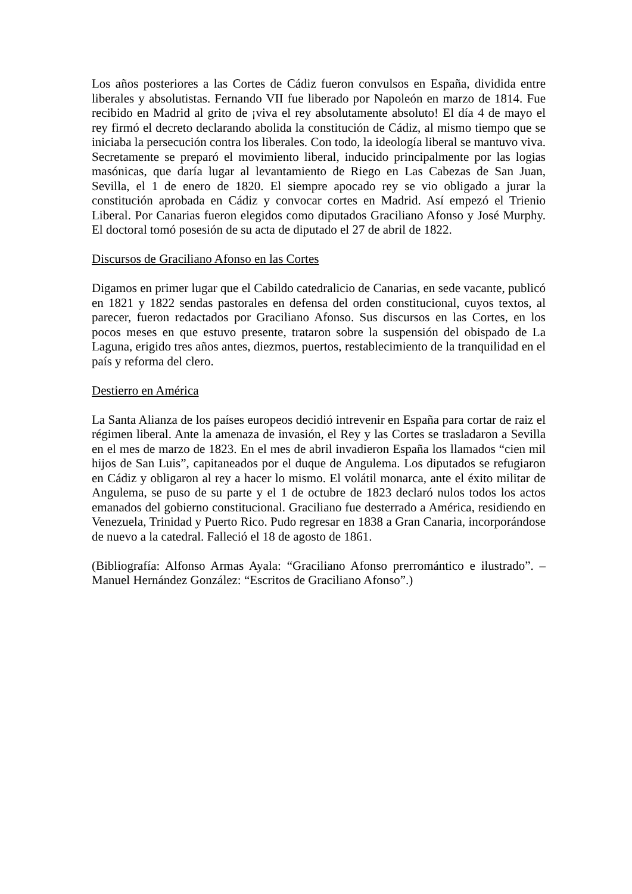Los años posteriores a las Cortes de Cádiz fueron convulsos en España, dividida entre liberales y absolutistas. Fernando VII fue liberado por Napoleón en marzo de 1814. Fue recibido en Madrid al grito de ¡viva el rey absolutamente absoluto! El día 4 de mayo el rey firmó el decreto declarando abolida la constitución de Cádiz, al mismo tiempo que se iniciaba la persecución contra los liberales. Con todo, la ideología liberal se mantuvo viva. Secretamente se preparó el movimiento liberal, inducido principalmente por las logias masónicas, que daría lugar al levantamiento de Riego en Las Cabezas de San Juan, Sevilla, el 1 de enero de 1820. El siempre apocado rey se vio obligado a jurar la constitución aprobada en Cádiz y convocar cortes en Madrid. Así empezó el Trienio Liberal. Por Canarias fueron elegidos como diputados Graciliano Afonso y José Murphy. El doctoral tomó posesión de su acta de diputado el 27 de abril de 1822.
Discursos de Graciliano Afonso en las Cortes
Digamos en primer lugar que el Cabildo catedralicio de Canarias, en sede vacante, publicó en 1821 y 1822 sendas pastorales en defensa del orden constitucional, cuyos textos, al parecer, fueron redactados por Graciliano Afonso. Sus discursos en las Cortes, en los pocos meses en que estuvo presente, trataron sobre la suspensión del obispado de La Laguna, erigido tres años antes, diezmos, puertos, restablecimiento de la tranquilidad en el país y reforma del clero.
Destierro en América
La Santa Alianza de los países europeos decidió intrevenir en España para cortar de raiz el régimen liberal. Ante la amenaza de invasión, el Rey y las Cortes se trasladaron a Sevilla en el mes de marzo de 1823. En el mes de abril invadieron España los llamados “cien mil hijos de San Luis”, capitaneados por el duque de Angulema. Los diputados se refugiaron en Cádiz y obligaron al rey a hacer lo mismo. El volátil monarca, ante el éxito militar de Angulema, se puso de su parte y el 1 de octubre de 1823 declaró nulos todos los actos emanados del gobierno constitucional. Graciliano fue desterrado a América, residiendo en Venezuela, Trinidad y Puerto Rico. Pudo regresar en 1838 a Gran Canaria, incorporándose de nuevo a la catedral. Falleció el 18 de agosto de 1861.
(Bibliografía: Alfonso Armas Ayala: “Graciliano Afonso prerromántico e ilustrado”. – Manuel Hernández González: “Escritos de Graciliano Afonso”.)